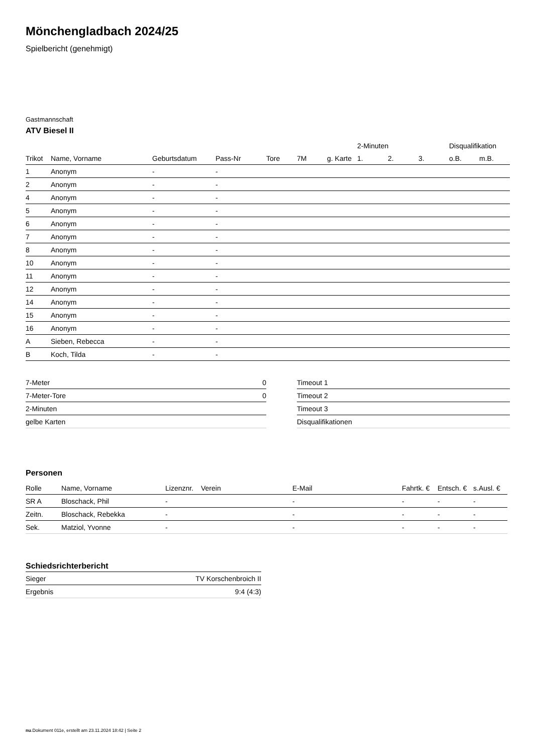Mönchengladbach 2024/25
Spielbericht (genehmigt)
Gastmannschaft
ATV Biesel II
| | | | | | | | 2-Minuten | | | Disqualifikation | |
| --- | --- | --- | --- | --- | --- | --- | --- | --- | --- | --- | --- |
| Trikot | Name, Vorname | Geburtsdatum | Pass-Nr | Tore | 7M | g. Karte | 1. | 2. | 3. | o.B. | m.B. |
| 1 | Anonym | - | - | | | | | | | | |
| 2 | Anonym | - | - | | | | | | | | |
| 4 | Anonym | - | - | | | | | | | | |
| 5 | Anonym | - | - | | | | | | | | |
| 6 | Anonym | - | - | | | | | | | | |
| 7 | Anonym | - | - | | | | | | | | |
| 8 | Anonym | - | - | | | | | | | | |
| 10 | Anonym | - | - | | | | | | | | |
| 11 | Anonym | - | - | | | | | | | | |
| 12 | Anonym | - | - | | | | | | | | |
| 14 | Anonym | - | - | | | | | | | | |
| 15 | Anonym | - | - | | | | | | | | |
| 16 | Anonym | - | - | | | | | | | | |
| A | Sieben, Rebecca | - | - | | | | | | | | |
| B | Koch, Tilda | - | - | | | | | | | | |
| 7-Meter | 0 |
| 7-Meter-Tore | 0 |
| 2-Minuten | |
| gelbe Karten | |
| Timeout 1 |
| Timeout 2 |
| Timeout 3 |
| Disqualifikationen |
Personen
| Rolle | Name, Vorname | Lizenznr. | Verein | E-Mail | Fahrtk. € | Entsch. € | s.Ausl. € |
| --- | --- | --- | --- | --- | --- | --- | --- |
| SR A | Bloschack, Phil | - | | - | - | - | - |
| Zeitn. | Bloschack, Rebekka | - | | - | - | - | - |
| Sek. | Matziol, Yvonne | - | | - | - | - | - |
Schiedsrichterbericht
| Sieger | TV Korschenbroich II |
| Ergebnis | 9:4 (4:3) |
nu.Dokument 011e, erstellt am 23.11.2024 18:42 | Seite 2